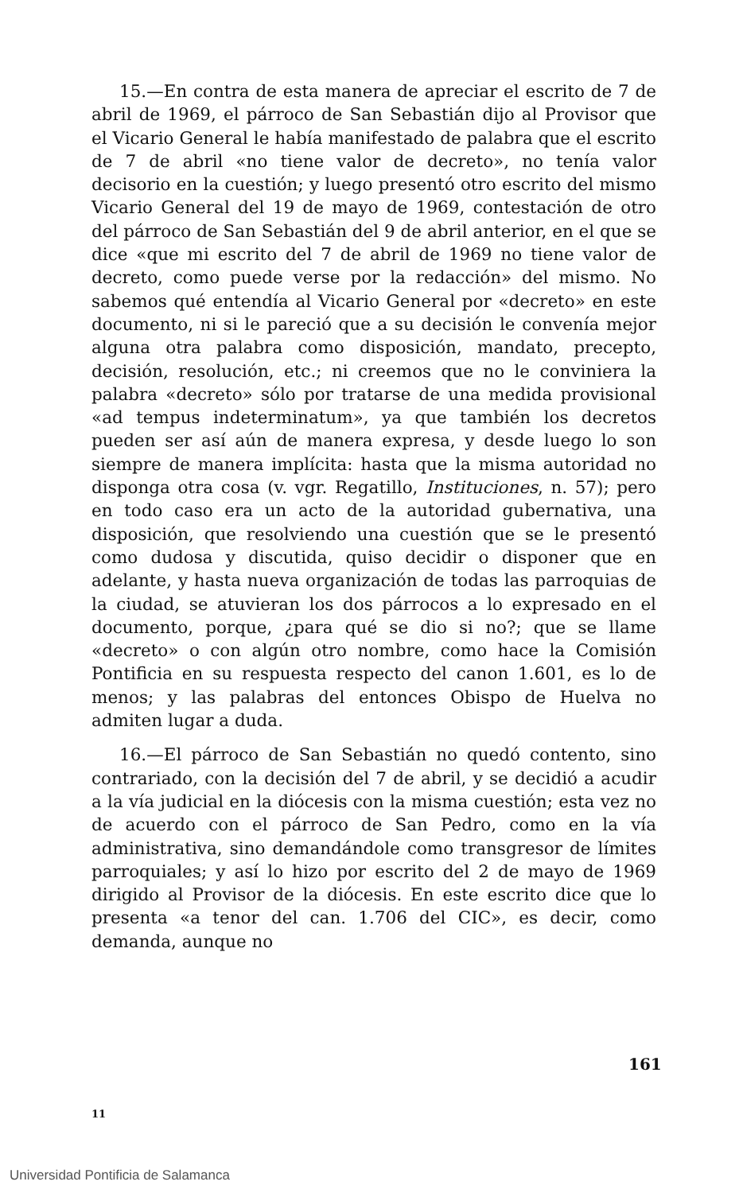15.—En contra de esta manera de apreciar el escrito de 7 de abril de 1969, el párroco de San Sebastián dijo al Provisor que el Vicario General le había manifestado de palabra que el escrito de 7 de abril «no tiene valor de decreto», no tenía valor decisorio en la cuestión; y luego presentó otro escrito del mismo Vicario General del 19 de mayo de 1969, contestación de otro del párroco de San Sebastián del 9 de abril anterior, en el que se dice «que mi escrito del 7 de abril de 1969 no tiene valor de decreto, como puede verse por la redacción» del mismo. No sabemos qué entendía al Vicario General por «decreto» en este documento, ni si le pareció que a su decisión le convenía mejor alguna otra palabra como disposición, mandato, precepto, decisión, resolución, etc.; ni creemos que no le conviniera la palabra «decreto» sólo por tratarse de una medida provisional «ad tempus indeterminatum», ya que también los decretos pueden ser así aún de manera expresa, y desde luego lo son siempre de manera implícita: hasta que la misma autoridad no disponga otra cosa (v. vgr. Regatillo, Instituciones, n. 57); pero en todo caso era un acto de la autoridad gubernativa, una disposición, que resolviendo una cuestión que se le presentó como dudosa y discutida, quiso decidir o disponer que en adelante, y hasta nueva organización de todas las parroquias de la ciudad, se atuvieran los dos párrocos a lo expresado en el documento, porque, ¿para qué se dio si no?; que se llame «decreto» o con algún otro nombre, como hace la Comisión Pontificia en su respuesta respecto del canon 1.601, es lo de menos; y las palabras del entonces Obispo de Huelva no admiten lugar a duda.
16.—El párroco de San Sebastián no quedó contento, sino contrariado, con la decisión del 7 de abril, y se decidió a acudir a la vía judicial en la diócesis con la misma cuestión; esta vez no de acuerdo con el párroco de San Pedro, como en la vía administrativa, sino demandándole como transgresor de límites parroquiales; y así lo hizo por escrito del 2 de mayo de 1969 dirigido al Provisor de la diócesis. En este escrito dice que lo presenta «a tenor del can. 1.706 del CIC», es decir, como demanda, aunque no
161
11
Universidad Pontificia de Salamanca